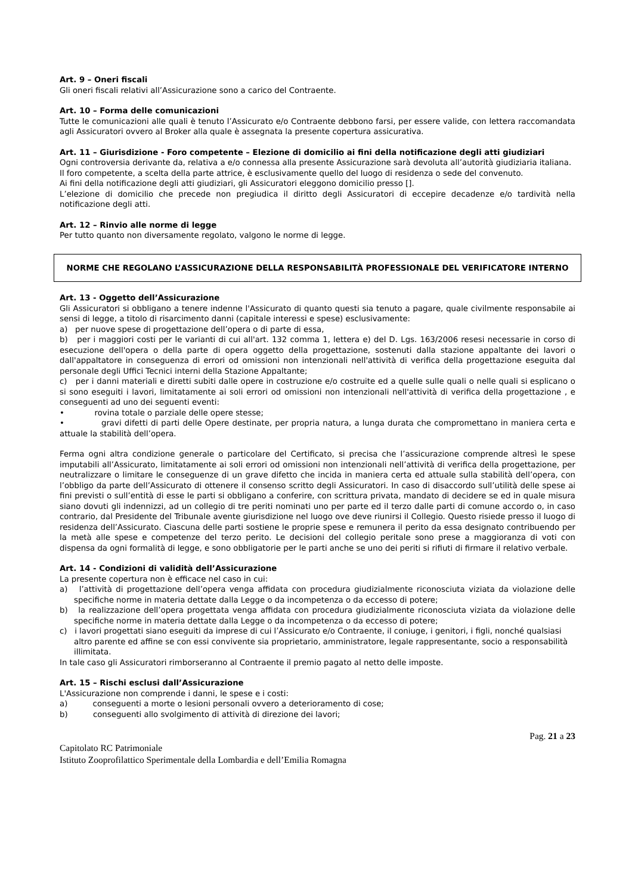Art. 9 – Oneri fiscali
Gli oneri fiscali relativi all’Assicurazione sono a carico del Contraente.
Art. 10 – Forma delle comunicazioni
Tutte le comunicazioni alle quali è tenuto l’Assicurato e/o Contraente debbono farsi, per essere valide, con lettera raccomandata agli Assicuratori ovvero al Broker alla quale è assegnata la presente copertura assicurativa.
Art. 11 – Giurisdizione - Foro competente – Elezione di domicilio ai fini della notificazione degli atti giudiziari
Ogni controversia derivante da, relativa a e/o connessa alla presente Assicurazione sarà devoluta all’autorità giudiziaria italiana.
Il foro competente, a scelta della parte attrice, è esclusivamente quello del luogo di residenza o sede del convenuto.
Ai fini della notificazione degli atti giudiziari, gli Assicuratori eleggono domicilio presso [].
L’elezione di domicilio che precede non pregiudica il diritto degli Assicuratori di eccepire decadenze e/o tardività nella notificazione degli atti.
Art. 12 – Rinvio alle norme di legge
Per tutto quanto non diversamente regolato, valgono le norme di legge.
NORME CHE REGOLANO L’ASSICURAZIONE DELLA RESPONSABILITÀ PROFESSIONALE DEL VERIFICATORE INTERNO
Art. 13 - Oggetto dell’Assicurazione
Gli Assicuratori si obbligano a tenere indenne l'Assicurato di quanto questi sia tenuto a pagare, quale civilmente responsabile ai sensi di legge, a titolo di risarcimento danni (capitale interessi e spese) esclusivamente:
a) per nuove spese di progettazione dell’opera o di parte di essa,
b) per i maggiori costi per le varianti di cui all'art. 132 comma 1, lettera e) del D. Lgs. 163/2006 resesi necessarie in corso di esecuzione dell'opera o della parte di opera oggetto della progettazione, sostenuti dalla stazione appaltante dei lavori o dall'appaltatore in conseguenza di errori od omissioni non intenzionali nell'attività di verifica della progettazione eseguita dal personale degli Uffici Tecnici interni della Stazione Appaltante;
c) per i danni materiali e diretti subiti dalle opere in costruzione e/o costruite ed a quelle sulle quali o nelle quali si esplicano o si sono eseguiti i lavori, limitatamente ai soli errori od omissioni non intenzionali nell'attività di verifica della progettazione , e conseguenti ad uno dei seguenti eventi:
• rovina totale o parziale delle opere stesse;
• gravi difetti di parti delle Opere destinate, per propria natura, a lunga durata che compromettano in maniera certa e attuale la stabilità dell’opera.
Ferma ogni altra condizione generale o particolare del Certificato, si precisa che l’assicurazione comprende altresì le spese imputabili all’Assicurato, limitatamente ai soli errori od omissioni non intenzionali nell’attività di verifica della progettazione, per neutralizzare o limitare le conseguenze di un grave difetto che incida in maniera certa ed attuale sulla stabilità dell’opera, con l’obbligo da parte dell’Assicurato di ottenere il consenso scritto degli Assicuratori. In caso di disaccordo sull’utilità delle spese ai fini previsti o sull’entità di esse le parti si obbligano a conferire, con scrittura privata, mandato di decidere se ed in quale misura siano dovuti gli indennizzi, ad un collegio di tre periti nominati uno per parte ed il terzo dalle parti di comune accordo o, in caso contrario, dal Presidente del Tribunale avente giurisdizione nel luogo ove deve riunirsi il Collegio. Questo risiede presso il luogo di residenza dell’Assicurato. Ciascuna delle parti sostiene le proprie spese e remunera il perito da essa designato contribuendo per la metà alle spese e competenze del terzo perito. Le decisioni del collegio peritale sono prese a maggioranza di voti con dispensa da ogni formalità di legge, e sono obbligatorie per le parti anche se uno dei periti si rifiuti di firmare il relativo verbale.
Art. 14 - Condizioni di validità dell’Assicurazione
La presente copertura non è efficace nel caso in cui:
a) l’attività di progettazione dell’opera venga affidata con procedura giudizialmente riconosciuta viziata da violazione delle specifiche norme in materia dettate dalla Legge o da incompetenza o da eccesso di potere;
b) la realizzazione dell’opera progettata venga affidata con procedura giudizialmente riconosciuta viziata da violazione delle specifiche norme in materia dettate dalla Legge o da incompetenza o da eccesso di potere;
c) i lavori progettati siano eseguiti da imprese di cui l’Assicurato e/o Contraente, il coniuge, i genitori, i figli, nonché qualsiasi altro parente ed affine se con essi convivente sia proprietario, amministratore, legale rappresentante, socio a responsabilità illimitata.
In tale caso gli Assicuratori rimborseranno al Contraente il premio pagato al netto delle imposte.
Art. 15 – Rischi esclusi dall’Assicurazione
L'Assicurazione non comprende i danni, le spese e i costi:
a) conseguenti a morte o lesioni personali ovvero a deterioramento di cose;
b) conseguenti allo svolgimento di attività di direzione dei lavori;
Pag. 21 a 23
Capitolato RC Patrimoniale
Istituto Zooprofilattico Sperimentale della Lombardia e dell’Emilia Romagna